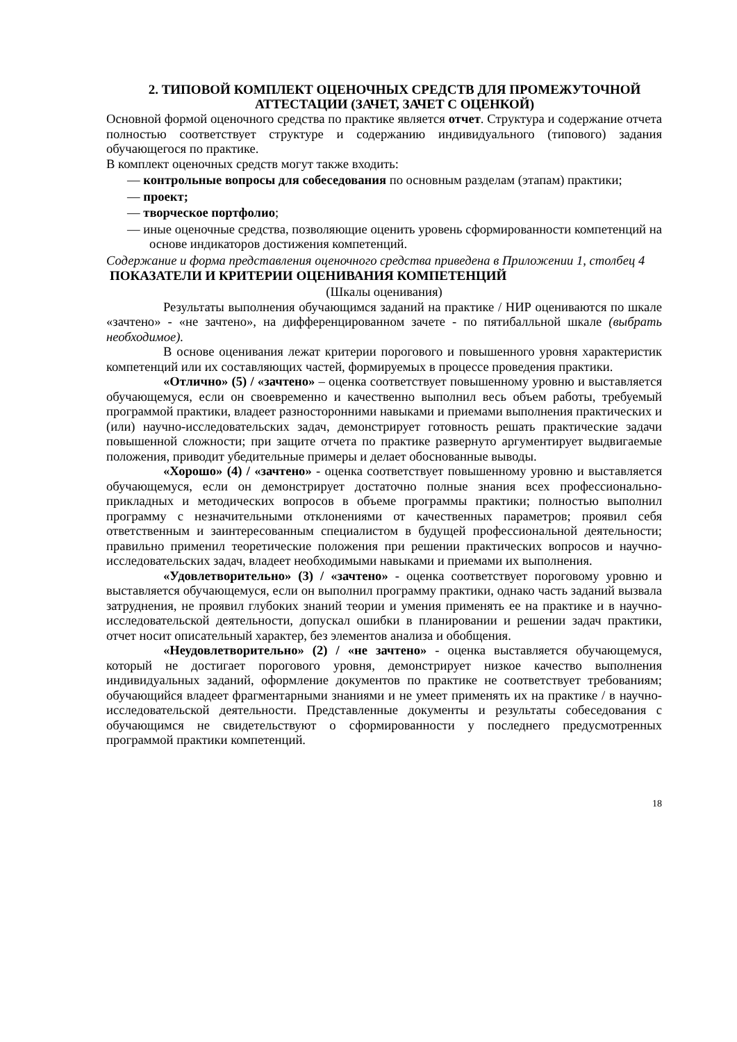2. ТИПОВОЙ КОМПЛЕКТ ОЦЕНОЧНЫХ СРЕДСТВ ДЛЯ ПРОМЕЖУТОЧНОЙ АТТЕСТАЦИИ (ЗАЧЕТ, ЗАЧЕТ С ОЦЕНКОЙ)
Основной формой оценочного средства по практике является отчет. Структура и содержание отчета полностью соответствует структуре и содержанию индивидуального (типового) задания обучающегося по практике.
В комплект оценочных средств могут также входить:
— контрольные вопросы для собеседования по основным разделам (этапам) практики;
— проект;
— творческое портфолио;
— иные оценочные средства, позволяющие оценить уровень сформированности компетенций на основе индикаторов достижения компетенций.
Содержание и форма представления оценочного средства приведена в Приложении 1, столбец 4
ПОКАЗАТЕЛИ И КРИТЕРИИ ОЦЕНИВАНИЯ КОМПЕТЕНЦИЙ
(Шкалы оценивания)
Результаты выполнения обучающимся заданий на практике / НИР оцениваются по шкале «зачтено» - «не зачтено», на дифференцированном зачете - по пятибалльной шкале (выбрать необходимое).
В основе оценивания лежат критерии порогового и повышенного уровня характеристик компетенций или их составляющих частей, формируемых в процессе проведения практики.
«Отлично» (5) / «зачтено» – оценка соответствует повышенному уровню и выставляется обучающемуся, если он своевременно и качественно выполнил весь объем работы, требуемый программой практики, владеет разносторонними навыками и приемами выполнения практических и (или) научно-исследовательских задач, демонстрирует готовность решать практические задачи повышенной сложности; при защите отчета по практике развернуто аргументирует выдвигаемые положения, приводит убедительные примеры и делает обоснованные выводы.
«Хорошо» (4) / «зачтено» - оценка соответствует повышенному уровню и выставляется обучающемуся, если он демонстрирует достаточно полные знания всех профессионально-прикладных и методических вопросов в объеме программы практики; полностью выполнил программу с незначительными отклонениями от качественных параметров; проявил себя ответственным и заинтересованным специалистом в будущей профессиональной деятельности; правильно применил теоретические положения при решении практических вопросов и научно-исследовательских задач, владеет необходимыми навыками и приемами их выполнения.
«Удовлетворительно» (3) / «зачтено» - оценка соответствует пороговому уровню и выставляется обучающемуся, если он выполнил программу практики, однако часть заданий вызвала затруднения, не проявил глубоких знаний теории и умения применять ее на практике и в научно-исследовательской деятельности, допускал ошибки в планировании и решении задач практики, отчет носит описательный характер, без элементов анализа и обобщения.
«Неудовлетворительно» (2) / «не зачтено» - оценка выставляется обучающемуся, который не достигает порогового уровня, демонстрирует низкое качество выполнения индивидуальных заданий, оформление документов по практике не соответствует требованиям; обучающийся владеет фрагментарными знаниями и не умеет применять их на практике / в научно-исследовательской деятельности. Представленные документы и результаты собеседования с обучающимся не свидетельствуют о сформированности у последнего предусмотренных программой практики компетенций.
18